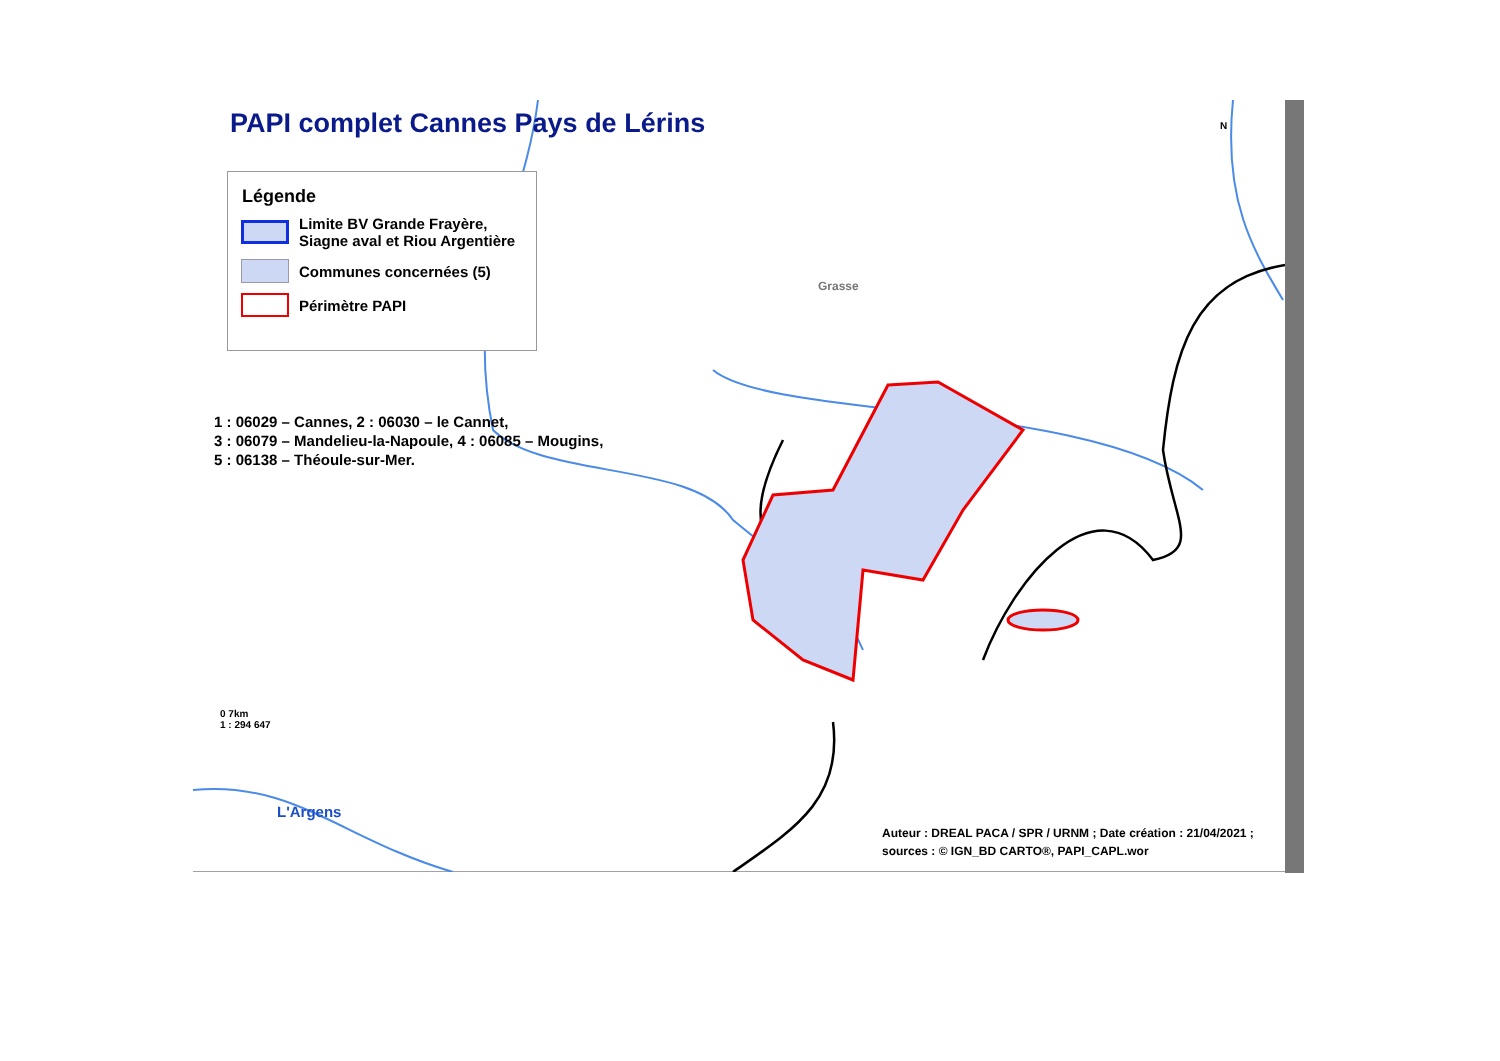PAPI complet Cannes Pays de Lérins
N
Légende
Limite BV Grande Frayère,
Siagne aval et Riou Argentière
Communes concernées (5)
Périmètre PAPI
Grasse
1 : 06029 – Cannes, 2 : 06030 – le Cannet,
3 : 06079 – Mandelieu-la-Napoule, 4 : 06085 – Mougins,
5 : 06138 – Théoule-sur-Mer.
0 7km
1 : 294 647
L'Argens
Auteur : DREAL PACA / SPR / URNM ; Date création : 21/04/2021 ;
sources : © IGN_BD CARTO®, PAPI_CAPL.wor